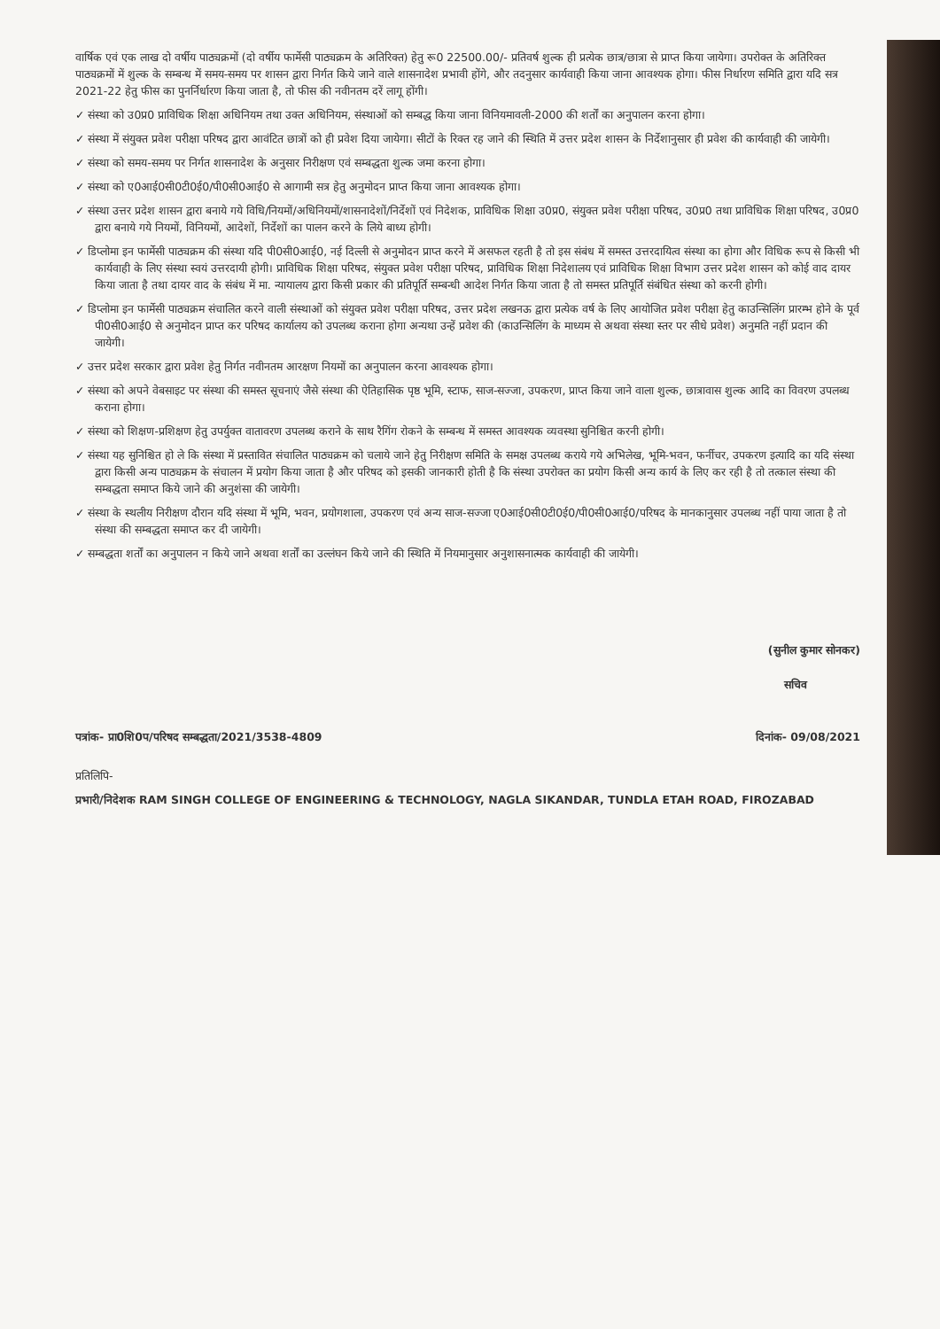वार्षिक एवं एक लाख दो वर्षीय पाठ्यक्रमों (दो वर्षीय फार्मेसी पाठ्यक्रम के अतिरिक्त) हेतु रू0 22500.00/- प्रतिवर्ष शुल्क ही प्रत्येक छात्र/छात्रा से प्राप्त किया जायेगा। उपरोक्त के अतिरिक्त पाठ्यक्रमों में शुल्क के सम्बन्ध में समय-समय पर शासन द्वारा निर्गत किये जाने वाले शासनादेश प्रभावी होंगे, और तदनुसार कार्यवाही किया जाना आवश्यक होगा। फीस निर्धारण समिति द्वारा यदि सत्र 2021-22 हेतु फीस का पुनर्निर्धारण किया जाता है, तो फीस की नवीनतम दरें लागू होंगी।
✓ संस्था को उ0प्र0 प्राविधिक शिक्षा अधिनियम तथा उक्त अधिनियम, संस्थाओं को सम्बद्ध किया जाना विनियमावली-2000 की शर्तों का अनुपालन करना होगा।
✓ संस्था में संयुक्त प्रवेश परीक्षा परिषद द्वारा आवंटित छात्रों को ही प्रवेश दिया जायेगा। सीटों के रिक्त रह जाने की स्थिति में उत्तर प्रदेश शासन के निर्देशानुसार ही प्रवेश की कार्यवाही की जायेगी।
✓ संस्था को समय-समय पर निर्गत शासनादेश के अनुसार निरीक्षण एवं सम्बद्धता शुल्क जमा करना होगा।
✓ संस्था को ए0आई0सी0टी0ई0/पी0सी0आई0 से आगामी सत्र हेतु अनुमोदन प्राप्त किया जाना आवश्यक होगा।
✓ संस्था उत्तर प्रदेश शासन द्वारा बनाये गये विधि/नियमों/अधिनियमों/शासनादेशों/निर्देशों एवं निदेशक, प्राविधिक शिक्षा उ0प्र0, संयुक्त प्रवेश परीक्षा परिषद, उ0प्र0 तथा प्राविधिक शिक्षा परिषद, उ0प्र0 द्वारा बनाये गये नियमों, विनियमों, आदेशों, निर्देशों का पालन करने के लिये बाध्य होगी।
✓ डिप्लोमा इन फार्मेसी पाठ्यक्रम की संस्था यदि पी0सी0आई0, नई दिल्ली से अनुमोदन प्राप्त करने में असफल रहती है तो इस संबंध में समस्त उत्तरदायित्व संस्था का होगा और विधिक रूप से किसी भी कार्यवाही के लिए संस्था स्वयं उत्तरदायी होगी। प्राविधिक शिक्षा परिषद, संयुक्त प्रवेश परीक्षा परिषद, प्राविधिक शिक्षा निदेशालय एवं प्राविधिक शिक्षा विभाग उत्तर प्रदेश शासन को कोई वाद दायर किया जाता है तथा दायर वाद के संबंध में मा. न्यायालय द्वारा किसी प्रकार की प्रतिपूर्ति सम्बन्धी आदेश निर्गत किया जाता है तो समस्त प्रतिपूर्ति संबंधित संस्था को करनी होगी।
✓ डिप्लोमा इन फार्मेसी पाठ्यक्रम संचालित करने वाली संस्थाओं को संयुक्त प्रवेश परीक्षा परिषद, उत्तर प्रदेश लखनऊ द्वारा प्रत्येक वर्ष के लिए आयोजित प्रवेश परीक्षा हेतु काउन्सिलिंग प्रारम्भ होने के पूर्व पी0सी0आई0 से अनुमोदन प्राप्त कर परिषद कार्यालय को उपलब्ध कराना होगा अन्यथा उन्हें प्रवेश की (काउन्सिलिंग के माध्यम से अथवा संस्था स्तर पर सीधे प्रवेश) अनुमति नहीं प्रदान की जायेगी।
✓ उत्तर प्रदेश सरकार द्वारा प्रवेश हेतु निर्गत नवीनतम आरक्षण नियमों का अनुपालन करना आवश्यक होगा।
✓ संस्था को अपने वेबसाइट पर संस्था की समस्त सूचनाएं जैसे संस्था की ऐतिहासिक पृष्ठ भूमि, स्टाफ, साज-सज्जा, उपकरण, प्राप्त किया जाने वाला शुल्क, छात्रावास शुल्क आदि का विवरण उपलब्ध कराना होगा।
✓ संस्था को शिक्षण-प्रशिक्षण हेतु उपर्युक्त वातावरण उपलब्ध कराने के साथ रैगिंग रोकने के सम्बन्ध में समस्त आवश्यक व्यवस्था सुनिश्चित करनी होगी।
✓ संस्था यह सुनिश्चित हो ले कि संस्था में प्रस्तावित संचालित पाठ्यक्रम को चलाये जाने हेतु निरीक्षण समिति के समक्ष उपलब्ध कराये गये अभिलेख, भूमि-भवन, फर्नीचर, उपकरण इत्यादि का यदि संस्था द्वारा किसी अन्य पाठ्यक्रम के संचालन में प्रयोग किया जाता है और परिषद को इसकी जानकारी होती है कि संस्था उपरोक्त का प्रयोग किसी अन्य कार्य के लिए कर रही है तो तत्काल संस्था की सम्बद्धता समाप्त किये जाने की अनुशंसा की जायेगी।
✓ संस्था के स्थलीय निरीक्षण दौरान यदि संस्था में भूमि, भवन, प्रयोगशाला, उपकरण एवं अन्य साज-सज्जा ए0आई0सी0टी0ई0/पी0सी0आई0/परिषद के मानकानुसार उपलब्ध नहीं पाया जाता है तो संस्था की सम्बद्धता समाप्त कर दी जायेगी।
✓ सम्बद्धता शर्तों का अनुपालन न किये जाने अथवा शर्तों का उल्लंघन किये जाने की स्थिति में नियमानुसार अनुशासनात्मक कार्यवाही की जायेगी।
(सुनील कुमार सोनकर)
सचिव
पत्रांक- प्रा0शि0प/परिषद सम्बद्धता/2021/3538-4809 दिनांक- 09/08/2021
प्रतिलिपि-
प्रभारी/निदेशक RAM SINGH COLLEGE OF ENGINEERING & TECHNOLOGY, NAGLA SIKANDAR, TUNDLA ETAH ROAD, FIROZABAD